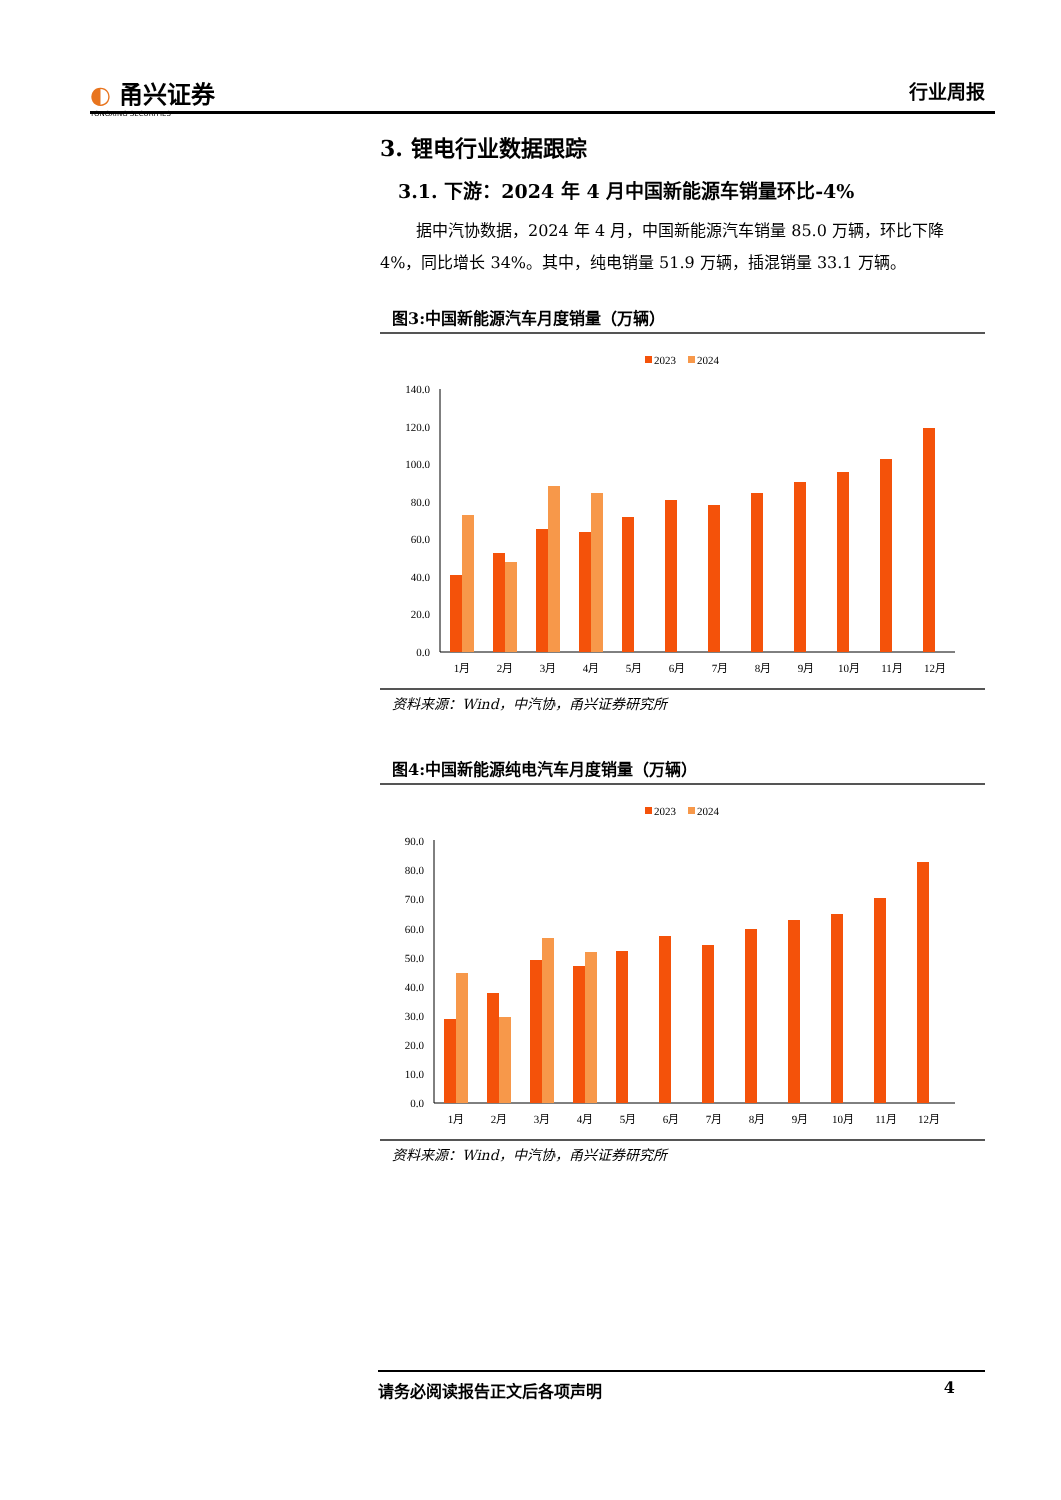◐ 甬兴证券
YONGXING SECURITIES
行业周报
3. 锂电行业数据跟踪
3.1. 下游：2024 年 4 月中国新能源车销量环比-4%
据中汽协数据，2024 年 4 月，中国新能源汽车销量 85.0 万辆，环比下降 4%，同比增长 34%。其中，纯电销量 51.9 万辆，插混销量 33.1 万辆。
图3:中国新能源汽车月度销量（万辆）
2023
2024
0.0
20.0
40.0
60.0
80.0
100.0
120.0
140.0
1月
2月
3月
4月
5月
6月
7月
8月
9月
10月
11月
12月
资料来源：Wind，中汽协，甬兴证券研究所
图4:中国新能源纯电汽车月度销量（万辆）
2023
2024
0.0
10.0
20.0
30.0
40.0
50.0
60.0
70.0
80.0
90.0
1月
2月
3月
4月
5月
6月
7月
8月
9月
10月
11月
12月
资料来源：Wind，中汽协，甬兴证券研究所
请务必阅读报告正文后各项声明 4